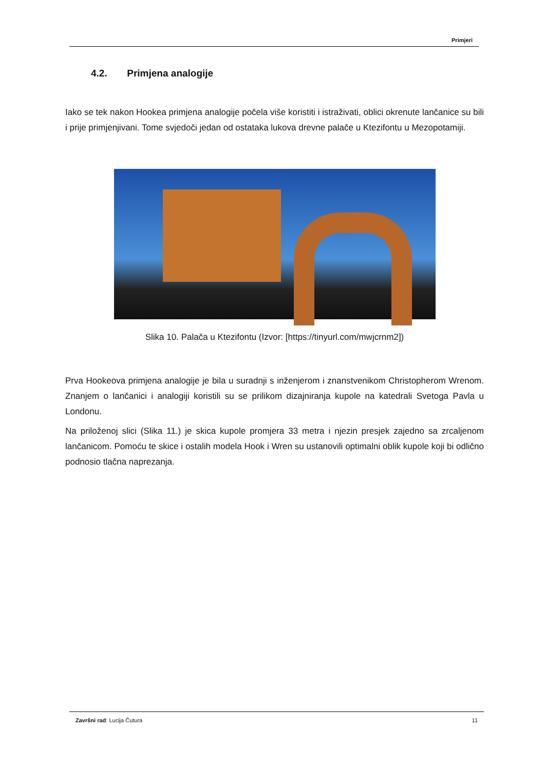Primjeri
4.2. Primjena analogije
Iako se tek nakon Hookea primjena analogije počela više koristiti i istraživati, oblici okrenute lančanice su bili i prije primjenjivani. Tome svjedoči jedan od ostataka lukova drevne palače u Ktezifontu u Mezopotamiji.
Slika 10. Palača u Ktezifontu (Izvor: [https://tinyurl.com/mwjcrnm2])
Prva Hookeova primjena analogije je bila u suradnji s inženjerom i znanstvenikom Christopherom Wrenom. Znanjem o lančanici i analogiji koristili su se prilikom dizajniranja kupole na katedrali Svetoga Pavla u Londonu.
Na priloženoj slici (Slika 11.) je skica kupole promjera 33 metra i njezin presjek zajedno sa zrcaljenom lančanicom. Pomoću te skice i ostalih modela Hook i Wren su ustanovili optimalni oblik kupole koji bi odlično podnosio tlačna naprezanja.
Završni rad: Lucija Čutura 11